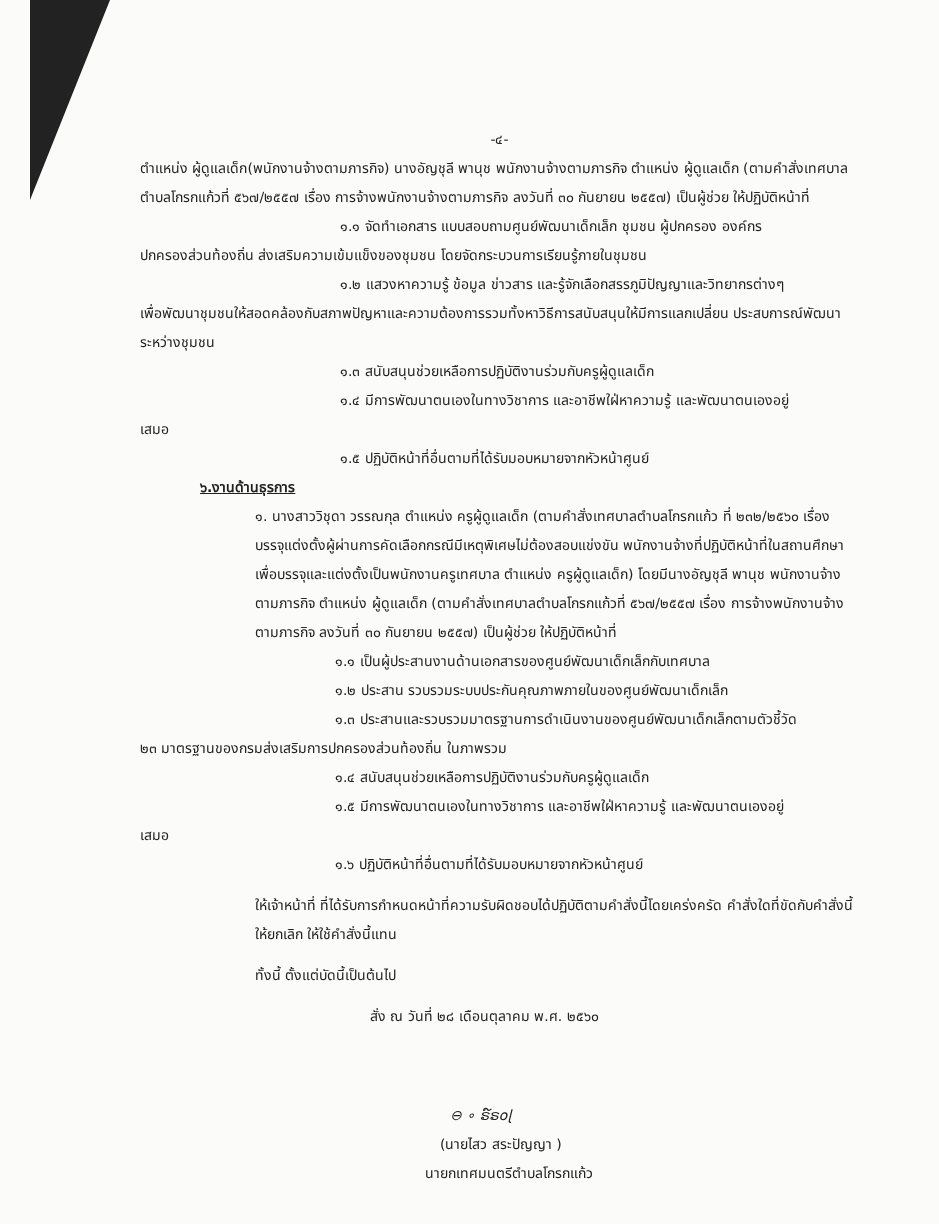-๔-
ตำแหน่ง ผู้ดูแลเด็ก(พนักงานจ้างตามภารกิจ) นางอัญชุลี พานุช พนักงานจ้างตามภารกิจ ตำแหน่ง ผู้ดูแลเด็ก (ตามคำสั่งเทศบาลตำบลโกรกแก้วที่ ๕๖๗/๒๕๕๗ เรื่อง การจ้างพนักงานจ้างตามภารกิจ ลงวันที่ ๓๐ กันยายน ๒๕๕๗) เป็นผู้ช่วย ให้ปฏิบัติหน้าที่
๑.๑ จัดทำเอกสาร แบบสอบถามศูนย์พัฒนาเด็กเล็ก ชุมชน ผู้ปกครอง องค์กร
ปกครองส่วนท้องถิ่น ส่งเสริมความเข้มแข็งของชุมชน โดยจัดกระบวนการเรียนรู้ภายในชุมชน
๑.๒ แสวงหาความรู้ ข้อมูล ข่าวสาร และรู้จักเลือกสรรภูมิปัญญาและวิทยากรต่างๆ
เพื่อพัฒนาชุมชนให้สอดคล้องกับสภาพปัญหาและความต้องการรวมทั้งหาวิธีการสนับสนุนให้มีการแลกเปลี่ยน ประสบการณ์พัฒนาระหว่างชุมชน
๑.๓ สนับสนุนช่วยเหลือการปฏิบัติงานร่วมกับครูผู้ดูแลเด็ก
๑.๔ มีการพัฒนาตนเองในทางวิชาการ และอาชีพใฝ่หาความรู้ และพัฒนาตนเองอยู่
เสมอ
๑.๕ ปฏิบัติหน้าที่อื่นตามที่ได้รับมอบหมายจากหัวหน้าศูนย์
๖.งานด้านธุรการ
๑. นางสาววิชุดา วรรณกุล ตำแหน่ง ครูผู้ดูแลเด็ก (ตามคำสั่งเทศบาลตำบลโกรกแก้ว ที่ ๒๓๒/๒๕๖๐ เรื่อง บรรจุแต่งตั้งผู้ผ่านการคัดเลือกกรณีมีเหตุพิเศษไม่ต้องสอบแข่งขัน พนักงานจ้างที่ปฏิบัติหน้าที่ในสถานศึกษาเพื่อบรรจุและแต่งตั้งเป็นพนักงานครูเทศบาล ตำแหน่ง ครูผู้ดูแลเด็ก) โดยมีนางอัญชุลี พานุช พนักงานจ้างตามภารกิจ ตำแหน่ง ผู้ดูแลเด็ก (ตามคำสั่งเทศบาลตำบลโกรกแก้วที่ ๕๖๗/๒๕๕๗ เรื่อง การจ้างพนักงานจ้างตามภารกิจ ลงวันที่ ๓๐ กันยายน ๒๕๕๗) เป็นผู้ช่วย ให้ปฏิบัติหน้าที่
๑.๑ เป็นผู้ประสานงานด้านเอกสารของศูนย์พัฒนาเด็กเล็กกับเทศบาล
๑.๒ ประสาน รวบรวมระบบประกันคุณภาพภายในของศูนย์พัฒนาเด็กเล็ก
๑.๓ ประสานและรวบรวมมาตรฐานการดำเนินงานของศูนย์พัฒนาเด็กเล็กตามตัวชี้วัด
๒๓ มาตรฐานของกรมส่งเสริมการปกครองส่วนท้องถิ่น ในภาพรวม
๑.๔ สนับสนุนช่วยเหลือการปฏิบัติงานร่วมกับครูผู้ดูแลเด็ก
๑.๕ มีการพัฒนาตนเองในทางวิชาการ และอาชีพใฝ่หาความรู้ และพัฒนาตนเองอยู่
เสมอ
๑.๖ ปฏิบัติหน้าที่อื่นตามที่ได้รับมอบหมายจากหัวหน้าศูนย์
ให้เจ้าหน้าที่ ที่ได้รับการกำหนดหน้าที่ความรับผิดชอบได้ปฏิบัติตามคำสั่งนี้โดยเคร่งครัด คำสั่งใดที่ขัดกับคำสั่งนี้ให้ยกเลิก ให้ใช้คำสั่งนี้แทน
ทั้งนี้ ตั้งแต่บัดนี้เป็นต้นไป
สั่ง ณ วันที่ ๒๘ เดือนตุลาคม พ.ศ. ๒๕๖๐
⊖ ∘ ຣ໌ຣ໐ɭ
(นายไสว สระปัญญา )
นายกเทศมนตรีตำบลโกรกแก้ว